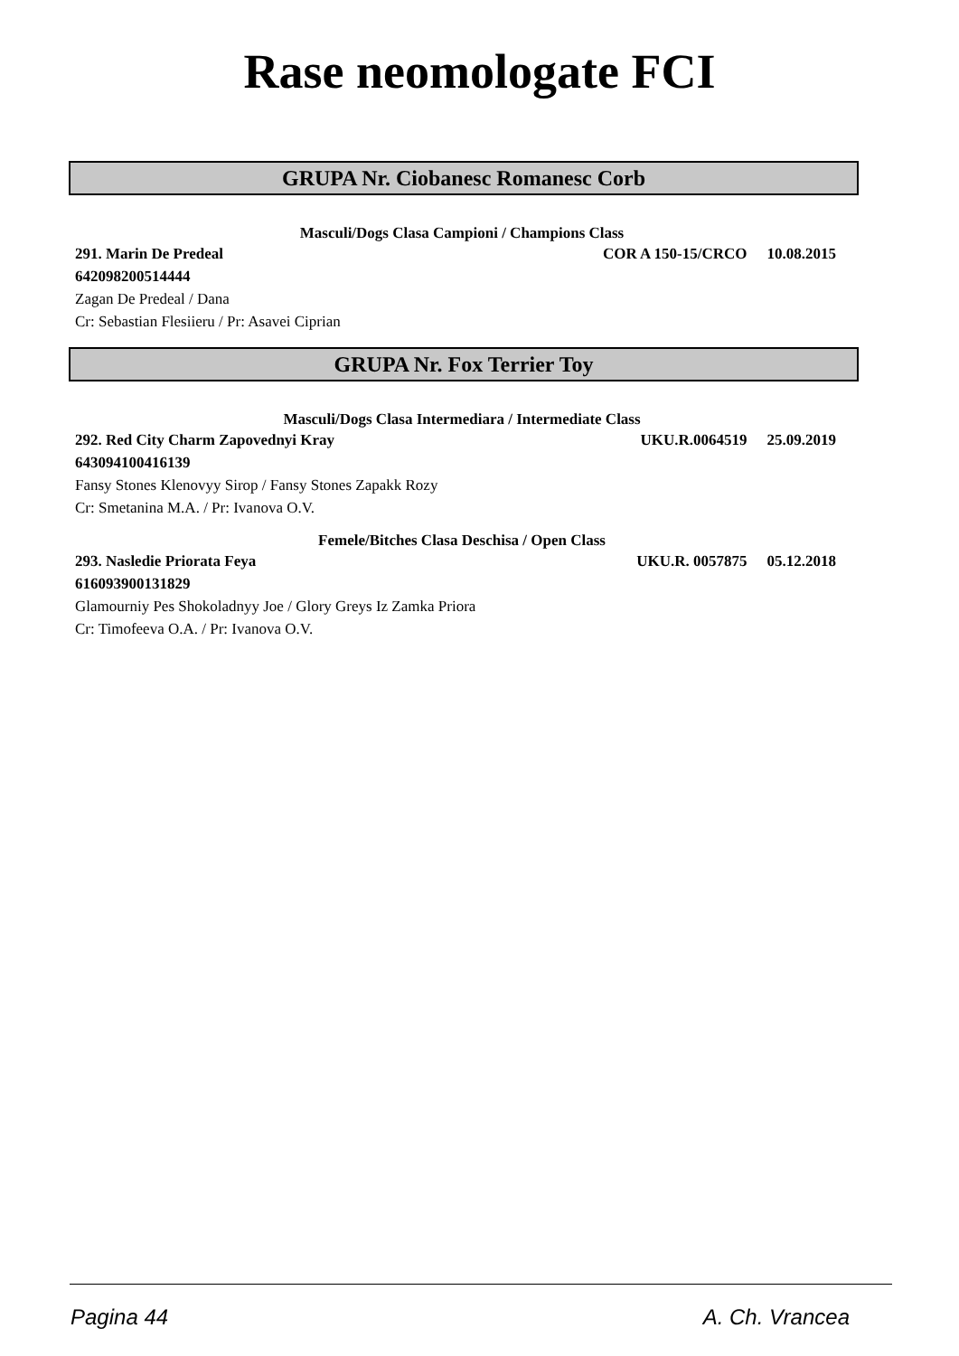Rase neomologate FCI
GRUPA Nr. Ciobanesc Romanesc Corb
Masculi/Dogs Clasa Campioni / Champions Class
291. Marin De Predeal COR A 150-15/CRCO 10.08.2015
642098200514444
Zagan De Predeal / Dana
Cr: Sebastian Flesiieru / Pr: Asavei Ciprian
GRUPA Nr. Fox Terrier Toy
Masculi/Dogs Clasa Intermediara / Intermediate Class
292. Red City Charm Zapovednyi Kray UKU.R.0064519 25.09.2019
643094100416139
Fansy Stones Klenovyy Sirop / Fansy Stones Zapakk Rozy
Cr: Smetanina M.A. / Pr: Ivanova O.V.
Femele/Bitches Clasa Deschisa / Open Class
293. Nasledie Priorata Feya UKU.R. 0057875 05.12.2018
616093900131829
Glamourniy Pes Shokoladnyy Joe / Glory Greys Iz Zamka Priora
Cr: Timofeeva O.A. / Pr: Ivanova O.V.
Pagina 44 A. Ch. Vrancea